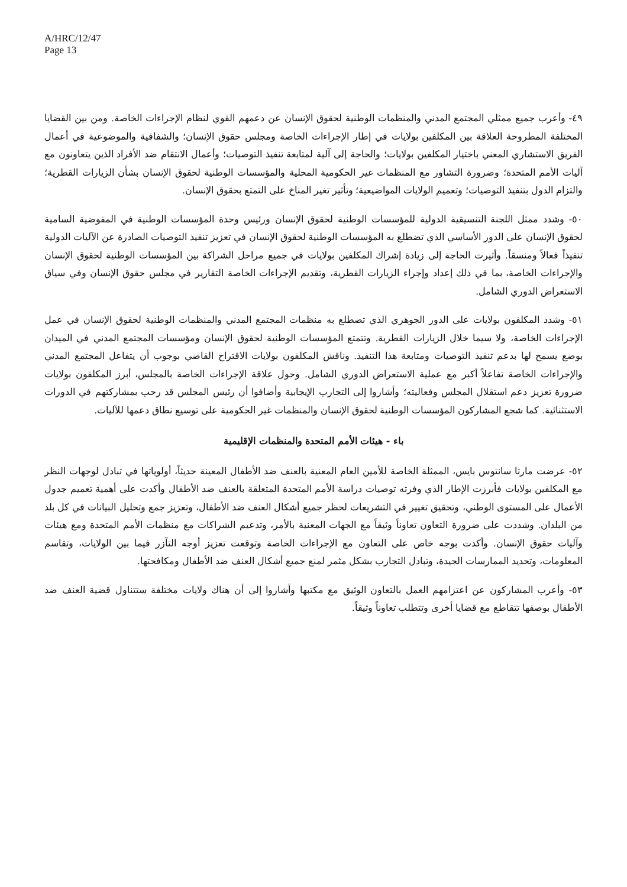A/HRC/12/47
Page 13
٤٩- وأعرب جميع ممثلي المجتمع المدني والمنظمات الوطنية لحقوق الإنسان عن دعمهم القوي لنظام الإجراءات الخاصة. ومن بين القضايا المختلفة المطروحة العلاقة بين المكلفين بولايات في إطار الإجراءات الخاصة ومجلس حقوق الإنسان؛ والشفافية والموضوعية في أعمال الفريق الاستشاري المعني باختيار المكلفين بولايات؛ والحاجة إلى آلية لمتابعة تنفيذ التوصيات؛ وأعمال الانتقام ضد الأفراد الذين يتعاونون مع آليات الأمم المتحدة؛ وضرورة التشاور مع المنظمات غير الحكومية المحلية والمؤسسات الوطنية لحقوق الإنسان بشأن الزيارات القطرية؛ والتزام الدول بتنفيذ التوصيات؛ وتعميم الولايات المواضيعية؛ وتأثير تغير المناخ على التمتع بحقوق الإنسان.
٥٠- وشدد ممثل اللجنة التنسيقية الدولية للمؤسسات الوطنية لحقوق الإنسان ورئيس وحدة المؤسسات الوطنية في المفوضية السامية لحقوق الإنسان على الدور الأساسي الذي تضطلع به المؤسسات الوطنية لحقوق الإنسان في تعزيز تنفيذ التوصيات الصادرة عن الآليات الدولية تنفيذاً فعالاً ومنسقاً. وأثيرت الحاجة إلى زيادة إشراك المكلفين بولايات في جميع مراحل الشراكة بين المؤسسات الوطنية لحقوق الإنسان والإجراءات الخاصة، بما في ذلك إعداد وإجراء الزيارات القطرية، وتقديم الإجراءات الخاصة التقارير في مجلس حقوق الإنسان وفي سياق الاستعراض الدوري الشامل.
٥١- وشدد المكلفون بولايات على الدور الجوهري الذي تضطلع به منظمات المجتمع المدني والمنظمات الوطنية لحقوق الإنسان في عمل الإجراءات الخاصة، ولا سيما خلال الزيارات القطرية. وتتمتع المؤسسات الوطنية لحقوق الإنسان ومؤسسات المجتمع المدني في الميدان بوضع يسمح لها بدعم تنفيذ التوصيات ومتابعة هذا التنفيذ. وناقش المكلفون بولايات الاقتراح القاضي بوجوب أن يتفاعل المجتمع المدني والإجراءات الخاصة تفاعلاً أكبر مع عملية الاستعراض الدوري الشامل. وحول علاقة الإجراءات الخاصة بالمجلس، أبرز المكلفون بولايات ضرورة تعزيز دعم استقلال المجلس وفعاليته؛ وأشاروا إلى التجارب الإيجابية وأضافوا أن رئيس المجلس قد رحب بمشاركتهم في الدورات الاستثنائية. كما شجع المشاركون المؤسسات الوطنية لحقوق الإنسان والمنظمات غير الحكومية على توسيع نطاق دعمها للآليات.
باء - هيئات الأمم المتحدة والمنظمات الإقليمية
٥٢- عرضت مارتا سانتوس بايس، الممثلة الخاصة للأمين العام المعنية بالعنف ضد الأطفال المعينة حديثاً، أولوياتها في تبادل لوجهات النظر مع المكلفين بولايات فأبرزت الإطار الذي وفرته توصيات دراسة الأمم المتحدة المتعلقة بالعنف ضد الأطفال وأكدت على أهمية تعميم جدول الأعمال على المستوى الوطني، وتحقيق تغيير في التشريعات لحظر جميع أشكال العنف ضد الأطفال، وتعزيز جمع وتحليل البيانات في كل بلد من البلدان. وشددت على ضرورة التعاون تعاوناً وثيقاً مع الجهات المعنية بالأمر، وتدعيم الشراكات مع منظمات الأمم المتحدة ومع هيئات وآليات حقوق الإنسان. وأكدت بوجه خاص على التعاون مع الإجراءات الخاصة وتوقعت تعزيز أوجه التآزر فيما بين الولايات، وتقاسم المعلومات، وتحديد الممارسات الجيدة، وتبادل التجارب بشكل مثمر لمنع جميع أشكال العنف ضد الأطفال ومكافحتها.
٥٣- وأعرب المشاركون عن اعتزامهم العمل بالتعاون الوثيق مع مكتبها وأشاروا إلى أن هناك ولايات مختلفة ستتناول قضية العنف ضد الأطفال بوصفها تتقاطع مع قضايا أخرى وتتطلب تعاوناً وثيقاً.